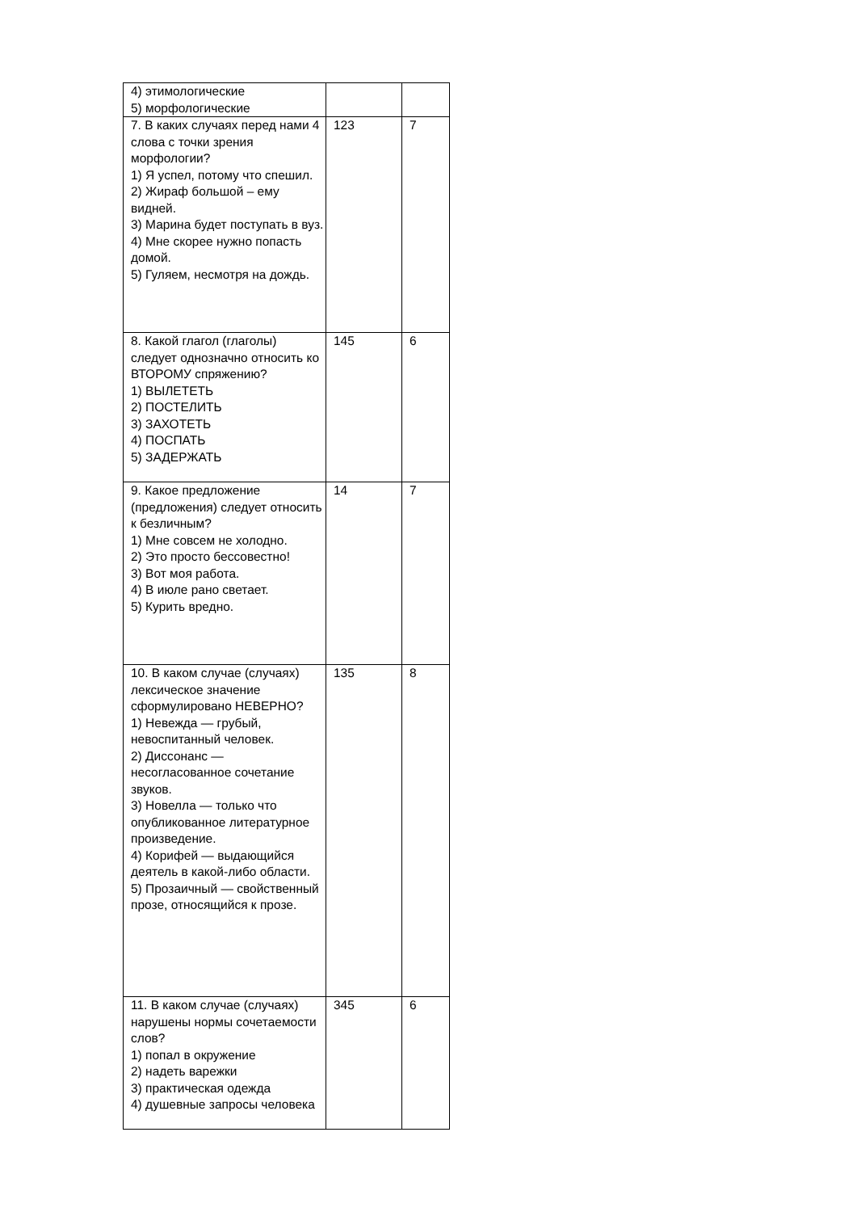| 4) этимологические 5) морфологические | | |
| 7. В каких случаях перед нами 4 слова с точки зрения морфологии? 1) Я успел, потому что спешил. 2) Жираф большой – ему видней. 3) Марина будет поступать в вуз. 4) Мне скорее нужно попасть домой. 5) Гуляем, несмотря на дождь. | 123 | 7 |
| 8. Какой глагол (глаголы) следует однозначно относить ко ВТОРОМУ спряжению? 1) ВЫЛЕТЕТЬ 2) ПОСТЕЛИТЬ 3) ЗАХОТЕТЬ 4) ПОСПАТЬ 5) ЗАДЕРЖАТЬ | 145 | 6 |
| 9. Какое предложение (предложения) следует относить к безличным? 1) Мне совсем не холодно. 2) Это просто бессовестно! 3) Вот моя работа. 4) В июле рано светает. 5) Курить вредно. | 14 | 7 |
| 10. В каком случае (случаях) лексическое значение сформулировано НЕВЕРНО? 1) Невежда — грубый, невоспитанный человек. 2) Диссонанс — несогласованное сочетание звуков. 3) Новелла — только что опубликованное литературное произведение. 4) Корифей — выдающийся деятель в какой-либо области. 5) Прозаичный — свойственный прозе, относящийся к прозе. | 135 | 8 |
| 11. В каком случае (случаях) нарушены нормы сочетаемости слов? 1) попал в окружение 2) надеть варежки 3) практическая одежда 4) душевные запросы человека | 345 | 6 |